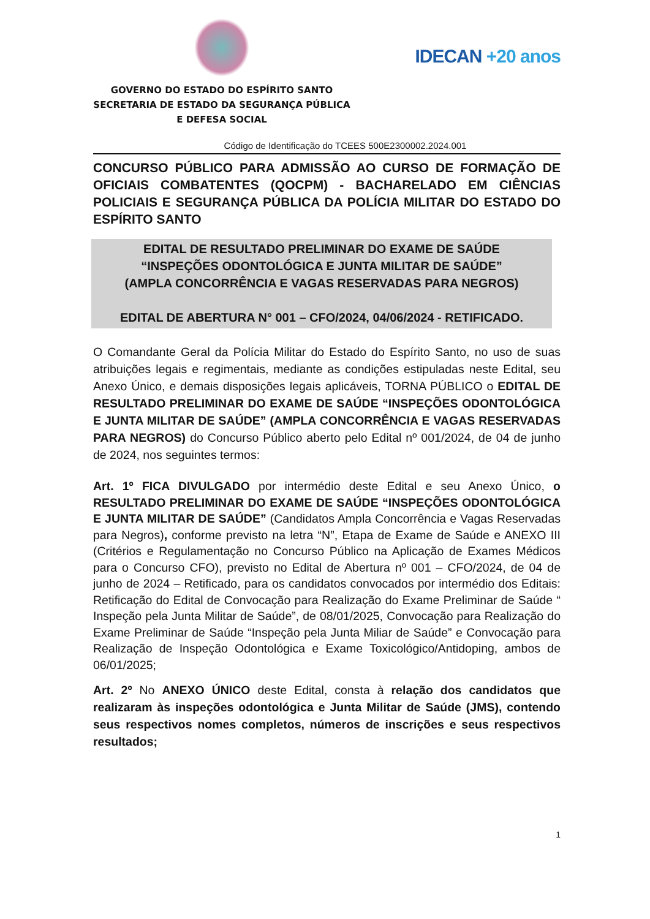GOVERNO DO ESTADO DO ESPÍRITO SANTO
SECRETARIA DE ESTADO DA SEGURANÇA PÚBLICA
E DEFESA SOCIAL
IDECAN +20 anos
Código de Identificação do TCEES 500E2300002.2024.001
CONCURSO PÚBLICO PARA ADMISSÃO AO CURSO DE FORMAÇÃO DE OFICIAIS COMBATENTES (QOCPM) - BACHARELADO EM CIÊNCIAS POLICIAIS E SEGURANÇA PÚBLICA DA POLÍCIA MILITAR DO ESTADO DO ESPÍRITO SANTO
EDITAL DE RESULTADO PRELIMINAR DO EXAME DE SAÚDE
“INSPEÇÕES ODONTOLÓGICA E JUNTA MILITAR DE SAÚDE”
(AMPLA CONCORRÊNCIA E VAGAS RESERVADAS PARA NEGROS)
EDITAL DE ABERTURA N° 001 – CFO/2024, 04/06/2024 - RETIFICADO.
O Comandante Geral da Polícia Militar do Estado do Espírito Santo, no uso de suas atribuições legais e regimentais, mediante as condições estipuladas neste Edital, seu Anexo Único, e demais disposições legais aplicáveis, TORNA PÚBLICO o EDITAL DE RESULTADO PRELIMINAR DO EXAME DE SAÚDE “INSPEÇÕES ODONTOLÓGICA E JUNTA MILITAR DE SAÚDE” (AMPLA CONCORRÊNCIA E VAGAS RESERVADAS PARA NEGROS) do Concurso Público aberto pelo Edital nº 001/2024, de 04 de junho de 2024, nos seguintes termos:
Art. 1º FICA DIVULGADO por intermédio deste Edital e seu Anexo Único, o RESULTADO PRELIMINAR DO EXAME DE SAÚDE “INSPEÇÕES ODONTOLÓGICA E JUNTA MILITAR DE SAÚDE” (Candidatos Ampla Concorrência e Vagas Reservadas para Negros), conforme previsto na letra “N”, Etapa de Exame de Saúde e ANEXO III (Critérios e Regulamentação no Concurso Público na Aplicação de Exames Médicos para o Concurso CFO), previsto no Edital de Abertura nº 001 – CFO/2024, de 04 de junho de 2024 – Retificado, para os candidatos convocados por intermédio dos Editais: Retificação do Edital de Convocação para Realização do Exame Preliminar de Saúde “ Inspeção pela Junta Militar de Saúde”, de 08/01/2025, Convocação para Realização do Exame Preliminar de Saúde “Inspeção pela Junta Miliar de Saúde” e Convocação para Realização de Inspeção Odontológica e Exame Toxicológico/Antidoping, ambos de 06/01/2025;
Art. 2º No ANEXO ÚNICO deste Edital, consta à relação dos candidatos que realizaram às inspeções odontológica e Junta Militar de Saúde (JMS), contendo seus respectivos nomes completos, números de inscrições e seus respectivos resultados;
1